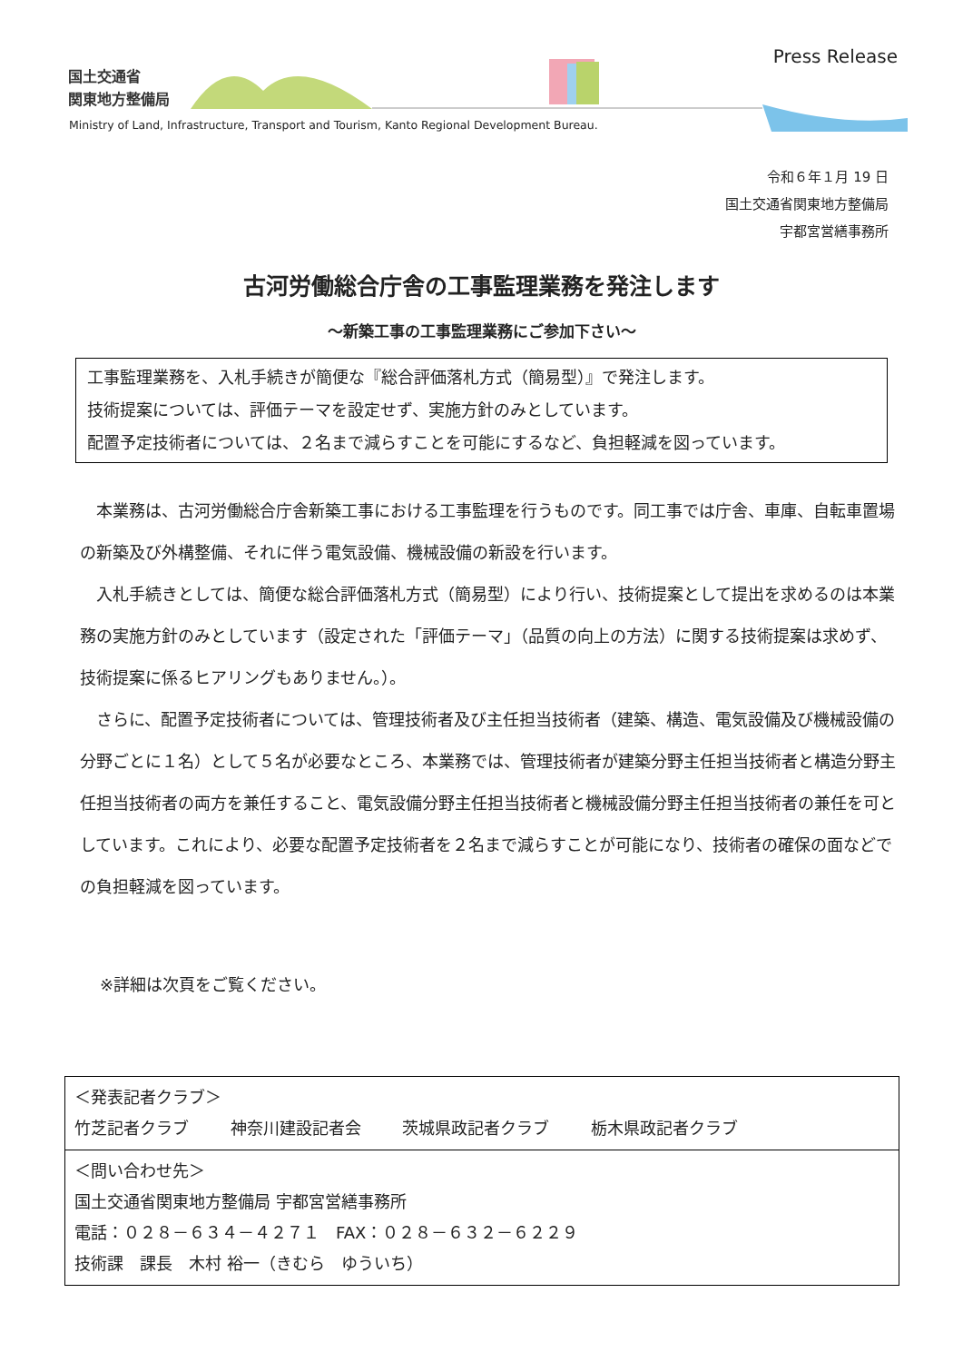国土交通省
関東地方整備局
Press Release
Ministry of Land, Infrastructure, Transport and Tourism, Kanto Regional Development Bureau.
令和６年１月 19 日
国土交通省関東地方整備局
宇都宮営繕事務所
古河労働総合庁舎の工事監理業務を発注します
～新築工事の工事監理業務にご参加下さい～
工事監理業務を、入札手続きが簡便な『総合評価落札方式（簡易型）』で発注します。
技術提案については、評価テーマを設定せず、実施方針のみとしています。
配置予定技術者については、２名まで減らすことを可能にするなど、負担軽減を図っています。
本業務は、古河労働総合庁舎新築工事における工事監理を行うものです。同工事では庁舎、車庫、自転車置場の新築及び外構整備、それに伴う電気設備、機械設備の新設を行います。
入札手続きとしては、簡便な総合評価落札方式（簡易型）により行い、技術提案として提出を求めるのは本業務の実施方針のみとしています（設定された「評価テーマ」（品質の向上の方法）に関する技術提案は求めず、技術提案に係るヒアリングもありません。）。
さらに、配置予定技術者については、管理技術者及び主任担当技術者（建築、構造、電気設備及び機械設備の分野ごとに１名）として５名が必要なところ、本業務では、管理技術者が建築分野主任担当技術者と構造分野主任担当技術者の両方を兼任すること、電気設備分野主任担当技術者と機械設備分野主任担当技術者の兼任を可としています。これにより、必要な配置予定技術者を２名まで減らすことが可能になり、技術者の確保の面などでの負担軽減を図っています。
※詳細は次頁をご覧ください。
＜発表記者クラブ＞
竹芝記者クラブ 神奈川建設記者会 茨城県政記者クラブ 栃木県政記者クラブ
＜問い合わせ先＞
国土交通省関東地方整備局 宇都宮営繕事務所
電話：０２８－６３４－４２７１　FAX：０２８－６３２－６２２９
技術課　課長　木村 裕一（きむら　ゆういち）